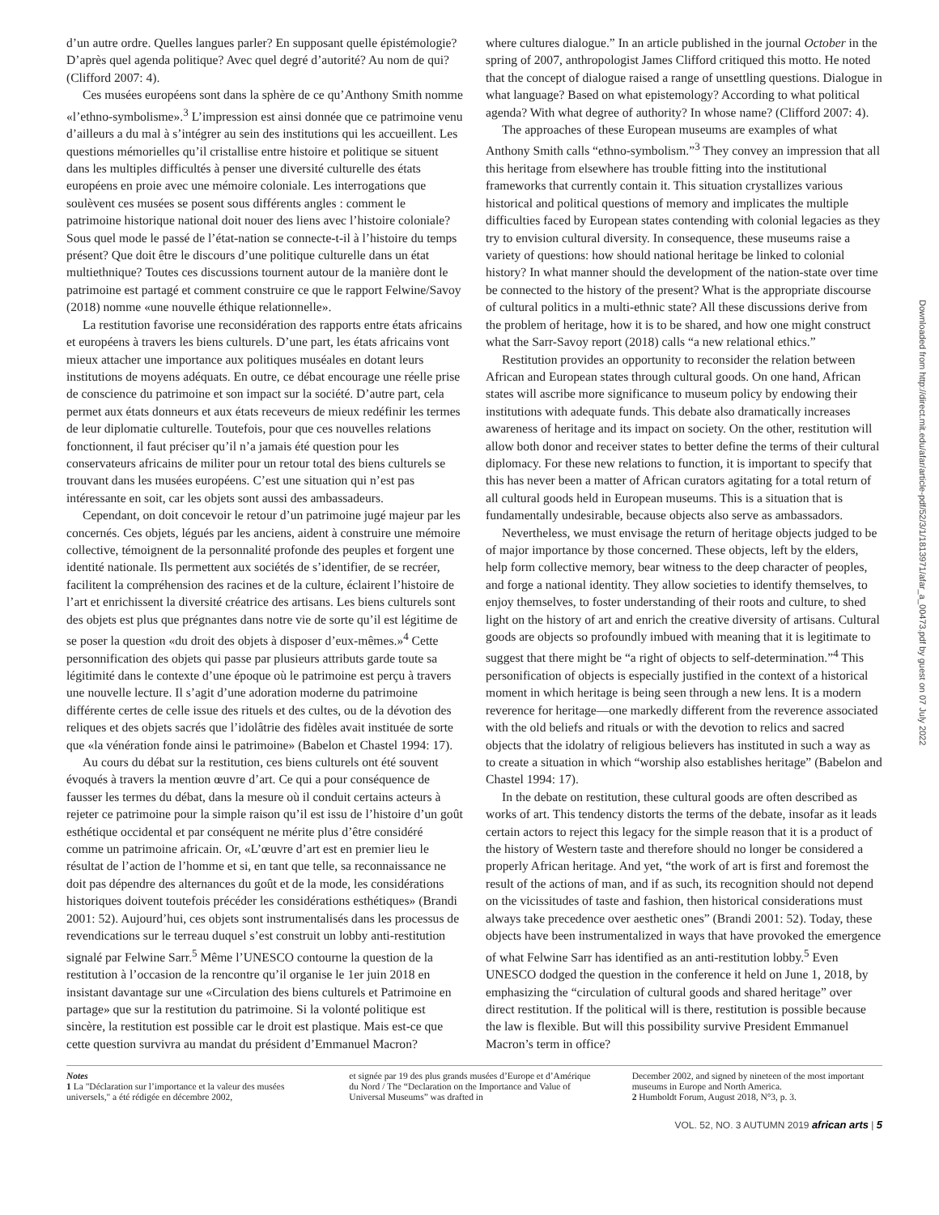d’un autre ordre. Quelles langues parler? En supposant quelle épistémologie? D’après quel agenda politique? Avec quel degré d’autorité? Au nom de qui? (Clifford 2007: 4).
Ces musées européens sont dans la sphère de ce qu’Anthony Smith nomme «l’ethno-symbolisme».<sup>3</sup> L’impression est ainsi donnée que ce patrimoine venu d’ailleurs a du mal à s’intégrer au sein des institutions qui les accueillent. Les questions mémorielles qu’il cristallise entre histoire et politique se situent dans les multiples difficultés à penser une diversité culturelle des états européens en proie avec une mémoire coloniale. Les interrogations que soulèvent ces musées se posent sous différents angles : comment le patrimoine historique national doit nouer des liens avec l’histoire coloniale? Sous quel mode le passé de l’état-nation se connecte-t-il à l’histoire du temps présent? Que doit être le discours d’une politique culturelle dans un état multiethnique? Toutes ces discussions tournent autour de la manière dont le patrimoine est partagé et comment construire ce que le rapport Felwine/Savoy (2018) nomme «une nouvelle éthique relationnelle».
La restitution favorise une reconsidération des rapports entre états africains et européens à travers les biens culturels. D’une part, les états africains vont mieux attacher une importance aux politiques muséales en dotant leurs institutions de moyens adéquats. En outre, ce débat encourage une réelle prise de conscience du patrimoine et son impact sur la société. D’autre part, cela permet aux états donneurs et aux états receveurs de mieux redéfinir les termes de leur diplomatie culturelle. Toutefois, pour que ces nouvelles relations fonctionnent, il faut préciser qu’il n’a jamais été question pour les conservateurs africains de militer pour un retour total des biens culturels se trouvant dans les musées européens. C’est une situation qui n’est pas intéressante en soit, car les objets sont aussi des ambassadeurs.
Cependant, on doit concevoir le retour d’un patrimoine jugé majeur par les concernés. Ces objets, légués par les anciens, aident à construire une mémoire collective, témoignent de la personnalité profonde des peuples et forgent une identité nationale. Ils permettent aux sociétés de s’identifier, de se recréer, facilitent la compréhension des racines et de la culture, éclairent l’histoire de l’art et enrichissent la diversité créatrice des artisans. Les biens culturels sont des objets est plus que prégnantes dans notre vie de sorte qu’il est légitime de se poser la question «du droit des objets à disposer d’eux-mêmes.»<sup>4</sup> Cette personnification des objets qui passe par plusieurs attributs garde toute sa légitimité dans le contexte d’une époque où le patrimoine est perçu à travers une nouvelle lecture. Il s’agit d’une adoration moderne du patrimoine différente certes de celle issue des rituels et des cultes, ou de la dévotion des reliques et des objets sacrés que l’idolâtrie des fidèles avait instituée de sorte que «la vénération fonde ainsi le patrimoine» (Babelon et Chastel 1994: 17).
Au cours du débat sur la restitution, ces biens culturels ont été souvent évoqués à travers la mention œuvre d’art. Ce qui a pour conséquence de fausser les termes du débat, dans la mesure où il conduit certains acteurs à rejeter ce patrimoine pour la simple raison qu’il est issu de l’histoire d’un goût esthétique occidental et par conséquent ne mérite plus d’être considéré comme un patrimoine africain. Or, «L’œuvre d’art est en premier lieu le résultat de l’action de l’homme et si, en tant que telle, sa reconnaissance ne doit pas dépendre des alternances du goût et de la mode, les considérations historiques doivent toutefois précéder les considérations esthétiques» (Brandi 2001: 52). Aujourd’hui, ces objets sont instrumentalisés dans les processus de revendications sur le terreau duquel s’est construit un lobby anti-restitution signalé par Felwine Sarr.<sup>5</sup> Même l’UNESCO contourne la question de la restitution à l’occasion de la rencontre qu’il organise le 1er juin 2018 en insistant davantage sur une «Circulation des biens culturels et Patrimoine en partage» que sur la restitution du patrimoine. Si la volonté politique est sincère, la restitution est possible car le droit est plastique. Mais est-ce que cette question survivra au mandat du président d’Emmanuel Macron?
where cultures dialogue.” In an article published in the journal October in the spring of 2007, anthropologist James Clifford critiqued this motto. He noted that the concept of dialogue raised a range of unsettling questions. Dialogue in what language? Based on what epistemology? According to what political agenda? With what degree of authority? In whose name? (Clifford 2007: 4).
The approaches of these European museums are examples of what Anthony Smith calls “ethno-symbolism.”<sup>3</sup> They convey an impression that all this heritage from elsewhere has trouble fitting into the institutional frameworks that currently contain it. This situation crystallizes various historical and political questions of memory and implicates the multiple difficulties faced by European states contending with colonial legacies as they try to envision cultural diversity. In consequence, these museums raise a variety of questions: how should national heritage be linked to colonial history? In what manner should the development of the nation-state over time be connected to the history of the present? What is the appropriate discourse of cultural politics in a multi-ethnic state? All these discussions derive from the problem of heritage, how it is to be shared, and how one might construct what the Sarr-Savoy report (2018) calls “a new relational ethics.”
Restitution provides an opportunity to reconsider the relation between African and European states through cultural goods. On one hand, African states will ascribe more significance to museum policy by endowing their institutions with adequate funds. This debate also dramatically increases awareness of heritage and its impact on society. On the other, restitution will allow both donor and receiver states to better define the terms of their cultural diplomacy. For these new relations to function, it is important to specify that this has never been a matter of African curators agitating for a total return of all cultural goods held in European museums. This is a situation that is fundamentally undesirable, because objects also serve as ambassadors.
Nevertheless, we must envisage the return of heritage objects judged to be of major importance by those concerned. These objects, left by the elders, help form collective memory, bear witness to the deep character of peoples, and forge a national identity. They allow societies to identify themselves, to enjoy themselves, to foster understanding of their roots and culture, to shed light on the history of art and enrich the creative diversity of artisans. Cultural goods are objects so profoundly imbued with meaning that it is legitimate to suggest that there might be “a right of objects to self-determination.”<sup>4</sup> This personification of objects is especially justified in the context of a historical moment in which heritage is being seen through a new lens. It is a modern reverence for heritage—one markedly different from the reverence associated with the old beliefs and rituals or with the devotion to relics and sacred objects that the idolatry of religious believers has instituted in such a way as to create a situation in which “worship also establishes heritage” (Babelon and Chastel 1994: 17).
In the debate on restitution, these cultural goods are often described as works of art. This tendency distorts the terms of the debate, insofar as it leads certain actors to reject this legacy for the simple reason that it is a product of the history of Western taste and therefore should no longer be considered a properly African heritage. And yet, “the work of art is first and foremost the result of the actions of man, and if as such, its recognition should not depend on the vicissitudes of taste and fashion, then historical considerations must always take precedence over aesthetic ones” (Brandi 2001: 52). Today, these objects have been instrumentalized in ways that have provoked the emergence of what Felwine Sarr has identified as an anti-restitution lobby.<sup>5</sup> Even UNESCO dodged the question in the conference it held on June 1, 2018, by emphasizing the “circulation of cultural goods and shared heritage” over direct restitution. If the political will is there, restitution is possible because the law is flexible. But will this possibility survive President Emmanuel Macron’s term in office?
Notes
1 La "Déclaration sur l’importance et la valeur des musées universels," a été rédigée en décembre 2002,
et signée par 19 des plus grands musées d’Europe et d’Amérique du Nord / The “Declaration on the Importance and Value of Universal Museums” was drafted in
December 2002, and signed by nineteen of the most important museums in Europe and North America.
2 Humboldt Forum, August 2018, N°3, p. 3.
VOL. 52, NO. 3 AUTUMN 2019 african arts | 5
Downloaded from http://direct.mit.edu/afar/article-pdf/52/3/1/1813971/afar_a_00473.pdf by guest on 07 July 2022